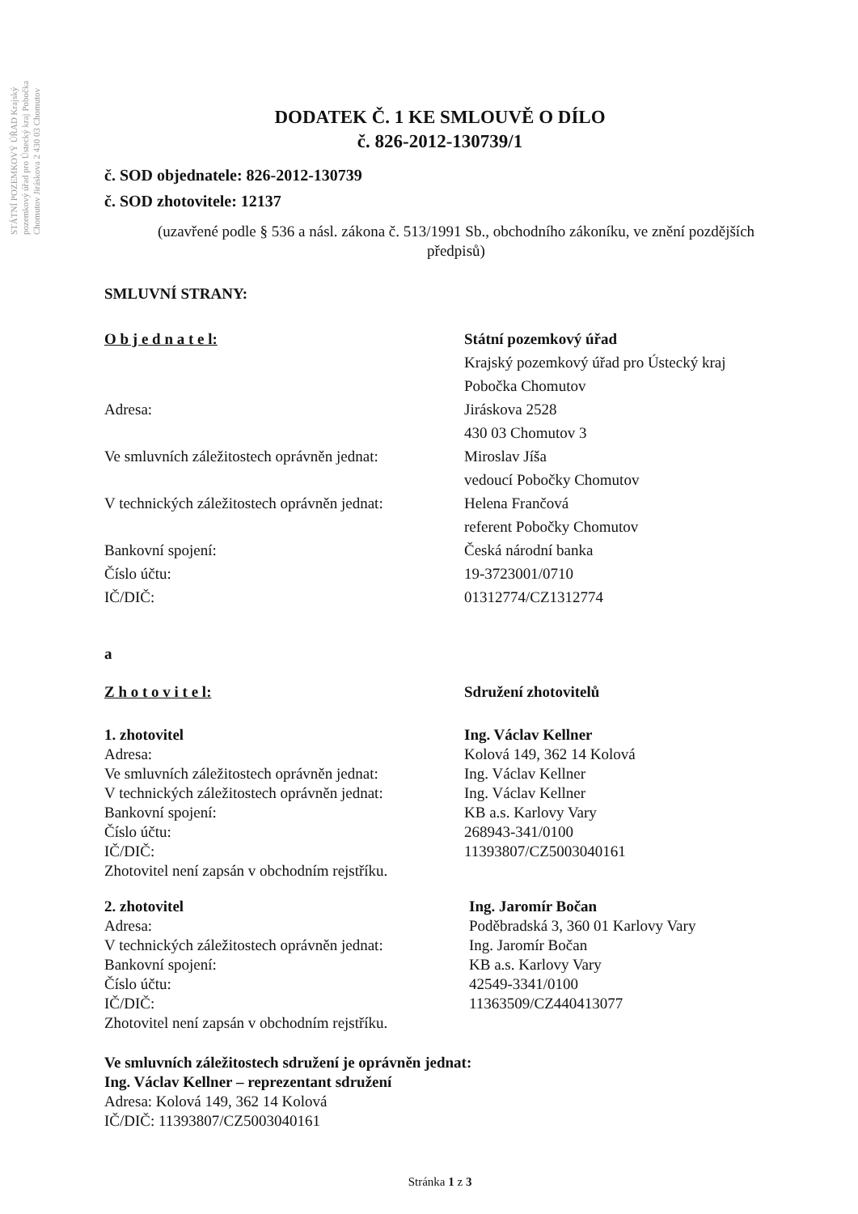STÁTNÍ POZEMKOVÝ ÚŘAD Krajský pozemkový úřad pro Ústecký kraj Pobočka Chomutov Jiráskova 2 430 03 Chomutov
DODATEK Č. 1 KE SMLOUVĚ O DÍLO
č. 826-2012-130739/1
č. SOD objednatele: 826-2012-130739
č. SOD zhotovitele: 12137
(uzavřené podle § 536 a násl. zákona č. 513/1991 Sb., obchodního zákoníku, ve znění pozdějších předpisů)
SMLUVNÍ STRANY:
O b j e d n a t e l: Státní pozemkový úřad
Krajský pozemkový úřad pro Ústecký kraj
Pobočka Chomutov
Adresa: Jiráskova 2528
430 03 Chomutov 3
Ve smluvních záležitostech oprávněn jednat:
Miroslav Jíša
vedoucí Pobočky Chomutov
V technických záležitostech oprávněn jednat:
Helena Frančová
referent Pobočky Chomutov
Bankovní spojení:
Číslo účtu:
IČ/DIČ:
Česká národní banka
19-3723001/0710
01312774/CZ1312774
a
Z h o t o v i t e l: Sdružení zhotovitelů
1. zhotovitel
Adresa:
Ve smluvních záležitostech oprávněn jednat:
V technických záležitostech oprávněn jednat:
Bankovní spojení:
Číslo účtu:
IČ/DIČ:
Zhotovitel není zapsán v obchodním rejstříku.
Ing. Václav Kellner
Kolová 149, 362 14 Kolová
Ing. Václav Kellner
Ing. Václav Kellner
KB a.s. Karlovy Vary
268943-341/0100
11393807/CZ5003040161
2. zhotovitel
Adresa:
V technických záležitostech oprávněn jednat:
Bankovní spojení:
Číslo účtu:
IČ/DIČ:
Zhotovitel není zapsán v obchodním rejstříku.
Ing. Jaromír Bočan
Poděbradská 3, 360 01 Karlovy Vary
Ing. Jaromír Bočan
KB a.s. Karlovy Vary
42549-3341/0100
11363509/CZ440413077
Ve smluvních záležitostech sdružení je oprávněn jednat:
Ing. Václav Kellner – reprezentant sdružení
Adresa: Kolová 149, 362 14 Kolová
IČ/DIČ: 11393807/CZ5003040161
Stránka 1 z 3